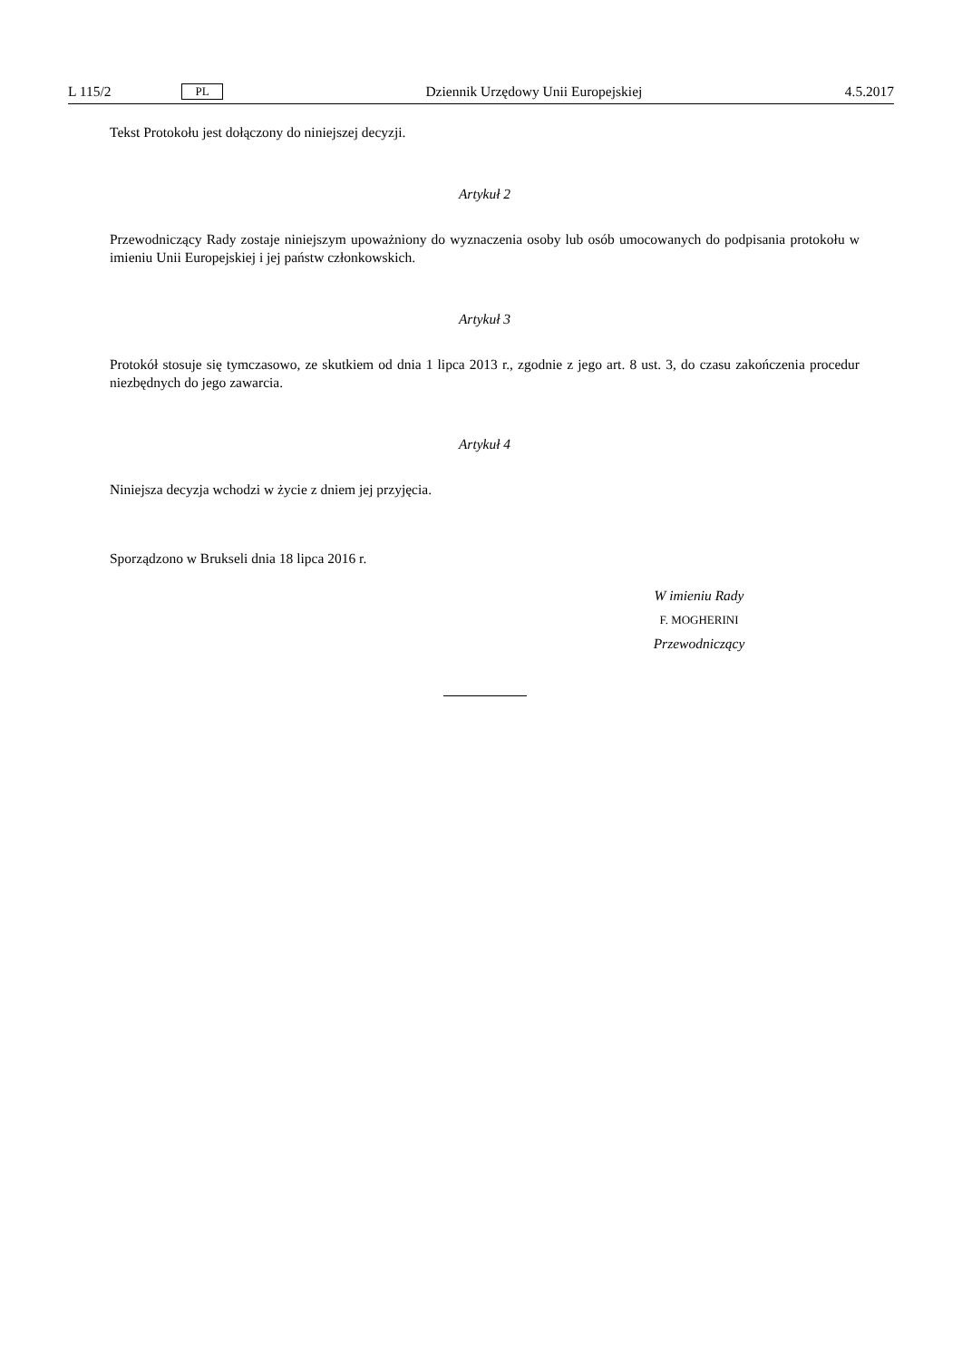L 115/2 PL Dziennik Urzędowy Unii Europejskiej 4.5.2017
Tekst Protokołu jest dołączony do niniejszej decyzji.
Artykuł 2
Przewodniczący Rady zostaje niniejszym upoważniony do wyznaczenia osoby lub osób umocowanych do podpisania protokołu w imieniu Unii Europejskiej i jej państw członkowskich.
Artykuł 3
Protokół stosuje się tymczasowo, ze skutkiem od dnia 1 lipca 2013 r., zgodnie z jego art. 8 ust. 3, do czasu zakończenia procedur niezbędnych do jego zawarcia.
Artykuł 4
Niniejsza decyzja wchodzi w życie z dniem jej przyjęcia.
Sporządzono w Brukseli dnia 18 lipca 2016 r.
W imieniu Rady
F. MOGHERINI
Przewodniczący